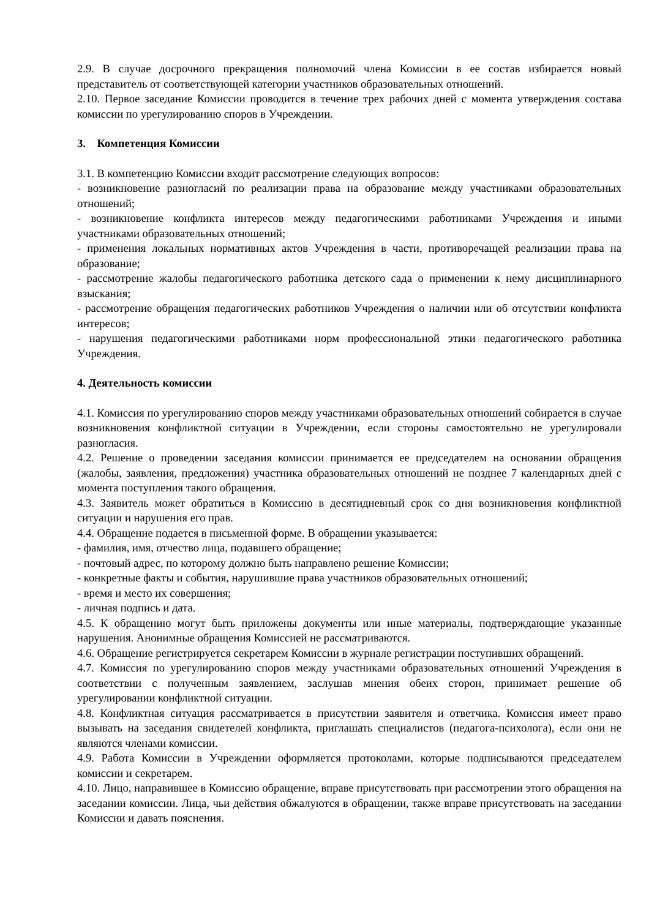2.9. В случае досрочного прекращения полномочий члена Комиссии в ее состав избирается новый представитель от соответствующей категории участников образовательных отношений.
2.10. Первое заседание Комиссии проводится в течение трех рабочих дней с момента утверждения состава комиссии по урегулированию споров в Учреждении.
3. Компетенция Комиссии
3.1. В компетенцию Комиссии входит рассмотрение следующих вопросов:
- возникновение разногласий по реализации права на образование между участниками образовательных отношений;
- возникновение конфликта интересов между педагогическими работниками Учреждения и иными участниками образовательных отношений;
- применения локальных нормативных актов Учреждения в части, противоречащей реализации права на образование;
- рассмотрение жалобы педагогического работника детского сада о применении к нему дисциплинарного взыскания;
- рассмотрение обращения педагогических работников Учреждения о наличии или об отсутствии конфликта интересов;
- нарушения педагогическими работниками норм профессиональной этики педагогического работника Учреждения.
4. Деятельность комиссии
4.1. Комиссия по урегулированию споров между участниками образовательных отношений собирается в случае возникновения конфликтной ситуации в Учреждении, если стороны самостоятельно не урегулировали разногласия.
4.2. Решение о проведении заседания комиссии принимается ее председателем на основании обращения (жалобы, заявления, предложения) участника образовательных отношений не позднее 7 календарных дней с момента поступления такого обращения.
4.3. Заявитель может обратиться в Комиссию в десятидневный срок со дня возникновения конфликтной ситуации и нарушения его прав.
4.4. Обращение подается в письменной форме. В обращении указывается:
- фамилия, имя, отчество лица, подавшего обращение;
- почтовый адрес, по которому должно быть направлено решение Комиссии;
- конкретные факты и события, нарушившие права участников образовательных отношений;
- время и место их совершения;
- личная подпись и дата.
4.5. К обращению могут быть приложены документы или иные материалы, подтверждающие указанные нарушения. Анонимные обращения Комиссией не рассматриваются.
4.6. Обращение регистрируется секретарем Комиссии в журнале регистрации поступивших обращений.
4.7. Комиссия по урегулированию споров между участниками образовательных отношений Учреждения в соответствии с полученным заявлением, заслушав мнения обеих сторон, принимает решение об урегулировании конфликтной ситуации.
4.8. Конфликтная ситуация рассматривается в присутствии заявителя и ответчика. Комиссия имеет право вызывать на заседания свидетелей конфликта, приглашать специалистов (педагога-психолога), если они не являются членами комиссии.
4.9. Работа Комиссии в Учреждении оформляется протоколами, которые подписываются председателем комиссии и секретарем.
4.10. Лицо, направившее в Комиссию обращение, вправе присутствовать при рассмотрении этого обращения на заседании комиссии. Лица, чьи действия обжалуются в обращении, также вправе присутствовать на заседании Комиссии и давать пояснения.